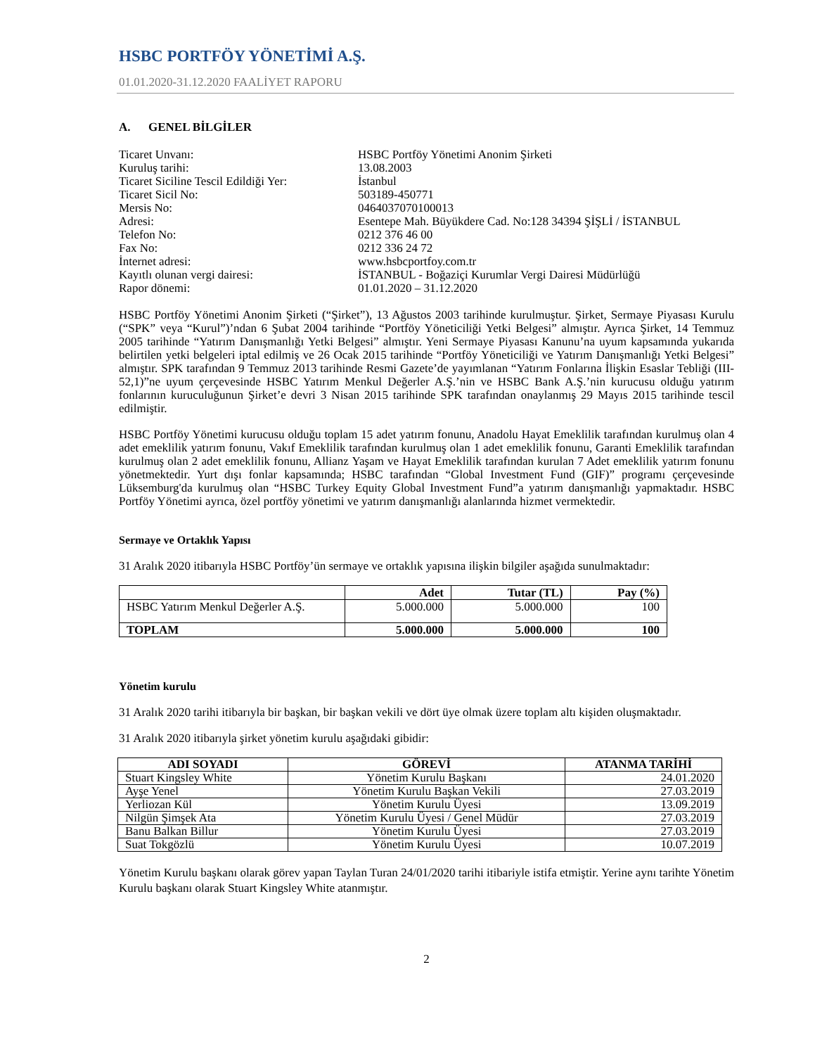HSBC PORTFÖY YÖNETİMİ A.Ş.
01.01.2020-31.12.2020 FAALİYET RAPORU
A. GENEL BİLGİLER
Ticaret Unvanı:
HSBC Portföy Yönetimi Anonim Şirketi
Kuruluş tarihi:
13.08.2003
Ticaret Siciline Tescil Edildiği Yer:
İstanbul
Ticaret Sicil No:
503189-450771
Mersis No:
0464037070100013
Adresi:
Esentepe Mah. Büyükdere Cad. No:128 34394 ŞİŞLİ / İSTANBUL
Telefon No:
0212 376 46 00
Fax No:
0212 336 24 72
İnternet adresi:
www.hsbcportfoy.com.tr
Kayıtlı olunan vergi dairesi:
İSTANBUL - Boğaziçi Kurumlar Vergi Dairesi Müdürlüğü
Rapor dönemi:
01.01.2020 – 31.12.2020
HSBC Portföy Yönetimi Anonim Şirketi (“Şirket”), 13 Ağustos 2003 tarihinde kurulmuştur. Şirket, Sermaye Piyasası Kurulu (“SPK” veya “Kurul”)’ndan 6 Şubat 2004 tarihinde “Portföy Yöneticiliği Yetki Belgesi” almıştır. Ayrıca Şirket, 14 Temmuz 2005 tarihinde “Yatırım Danışmanlığı Yetki Belgesi” almıştır. Yeni Sermaye Piyasası Kanunu’na uyum kapsamında yukarıda belirtilen yetki belgeleri iptal edilmiş ve 26 Ocak 2015 tarihinde “Portföy Yöneticiliği ve Yatırım Danışmanlığı Yetki Belgesi” almıştır. SPK tarafından 9 Temmuz 2013 tarihinde Resmi Gazete’de yayımlanan “Yatırım Fonlarına İlişkin Esaslar Tebliği (III-52,1)”ne uyum çerçevesinde HSBC Yatırım Menkul Değerler A.Ş.’nin ve HSBC Bank A.Ş.’nin kurucusu olduğu yatırım fonlarının kuruculuğunun Şirket’e devri 3 Nisan 2015 tarihinde SPK tarafından onaylanmış 29 Mayıs 2015 tarihinde tescil edilmiştir.
HSBC Portföy Yönetimi kurucusu olduğu toplam 15 adet yatırım fonunu, Anadolu Hayat Emeklilik tarafından kurulmuş olan 4 adet emeklilik yatırım fonunu, Vakıf Emeklilik tarafından kurulmuş olan 1 adet emeklilik fonunu, Garanti Emeklilik tarafından kurulmuş olan 2 adet emeklilik fonunu, Allianz Yaşam ve Hayat Emeklilik tarafından kurulan 7 Adet emeklilik yatırım fonunu yönetmektedir. Yurt dışı fonlar kapsamında; HSBC tarafından “Global Investment Fund (GIF)” programı çerçevesinde Lüksemburg'da kurulmuş olan “HSBC Turkey Equity Global Investment Fund”a yatırım danışmanlığı yapmaktadır. HSBC Portföy Yönetimi ayrıca, özel portföy yönetimi ve yatırım danışmanlığı alanlarında hizmet vermektedir.
Sermaye ve Ortaklık Yapısı
31 Aralık 2020 itibarıyla HSBC Portföy’ün sermaye ve ortaklık yapısına ilişkin bilgiler aşağıda sunulmaktadır:
| | Adet | Tutar (TL) | Pay (%) |
| --- | --- | --- | --- |
| HSBC Yatırım Menkul Değerler A.Ş. | 5.000.000 | 5.000.000 | 100 |
| TOPLAM | 5.000.000 | 5.000.000 | 100 |
Yönetim kurulu
31 Aralık 2020 tarihi itibarıyla bir başkan, bir başkan vekili ve dört üye olmak üzere toplam altı kişiden oluşmaktadır.
31 Aralık 2020 itibarıyla şirket yönetim kurulu aşağıdaki gibidir:
| ADI SOYADI | GÖREVİ | ATANMA TARİHİ |
| --- | --- | --- |
| Stuart Kingsley White | Yönetim Kurulu Başkanı | 24.01.2020 |
| Ayşe Yenel | Yönetim Kurulu Başkan Vekili | 27.03.2019 |
| Yerliozan Kül | Yönetim Kurulu Üyesi | 13.09.2019 |
| Nilgün Şimşek Ata | Yönetim Kurulu Üyesi / Genel Müdür | 27.03.2019 |
| Banu Balkan Billur | Yönetim Kurulu Üyesi | 27.03.2019 |
| Suat Tokgözlü | Yönetim Kurulu Üyesi | 10.07.2019 |
Yönetim Kurulu başkanı olarak görev yapan Taylan Turan 24/01/2020 tarihi itibariyle istifa etmiştir. Yerine aynı tarihte Yönetim Kurulu başkanı olarak Stuart Kingsley White atanmıştır.
2